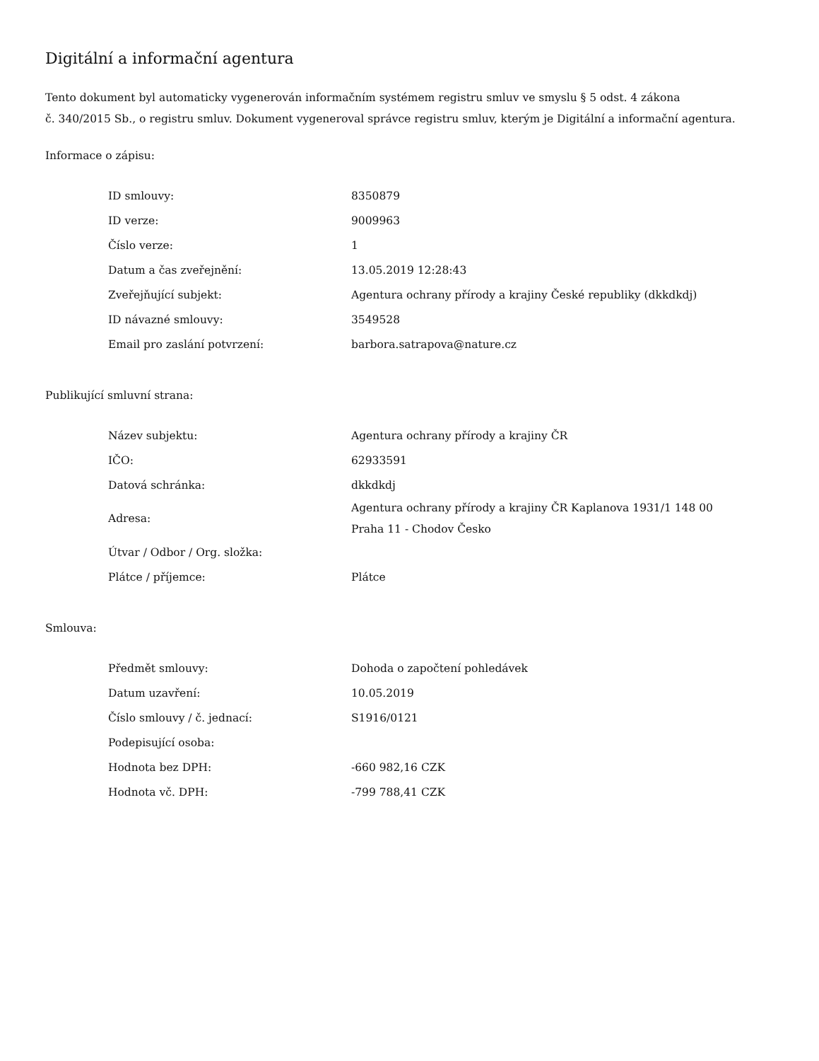Digitální a informační agentura
Tento dokument byl automaticky vygenerován informačním systémem registru smluv ve smyslu § 5 odst. 4 zákona
č. 340/2015 Sb., o registru smluv. Dokument vygeneroval správce registru smluv, kterým je Digitální a informační agentura.
Informace o zápisu:
| ID smlouvy: | 8350879 |
| ID verze: | 9009963 |
| Číslo verze: | 1 |
| Datum a čas zveřejnění: | 13.05.2019 12:28:43 |
| Zveřejňující subjekt: | Agentura ochrany přírody a krajiny České republiky (dkkdkdj) |
| ID návazné smlouvy: | 3549528 |
| Email pro zaslání potvrzení: | barbora.satrapova@nature.cz |
Publikující smluvní strana:
| Název subjektu: | Agentura ochrany přírody a krajiny ČR |
| IČO: | 62933591 |
| Datová schránka: | dkkdkdj |
| Adresa: | Agentura ochrany přírody a krajiny ČR Kaplanova 1931/1 148 00 Praha 11 - Chodov Česko |
| Útvar / Odbor / Org. složka: | |
| Plátce / příjemce: | Plátce |
Smlouva:
| Předmět smlouvy: | Dohoda o započtení pohledávek |
| Datum uzavření: | 10.05.2019 |
| Číslo smlouvy / č. jednací: | S1916/0121 |
| Podepisující osoba: | |
| Hodnota bez DPH: | -660 982,16 CZK |
| Hodnota vč. DPH: | -799 788,41 CZK |